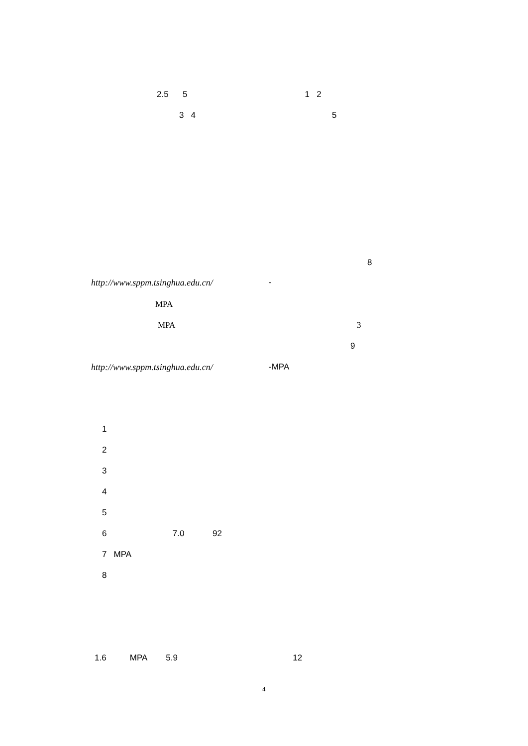2.5 5 1 2
3 4 5
8
http://www.sppm.tsinghua.edu.cn/
-
MPA
MPA
3
9
http://www.sppm.tsinghua.edu.cn/
-MPA
1
2
3
4
5
6 7.0 92
7 MPA
8
1.6 MPA 5.9 12
4